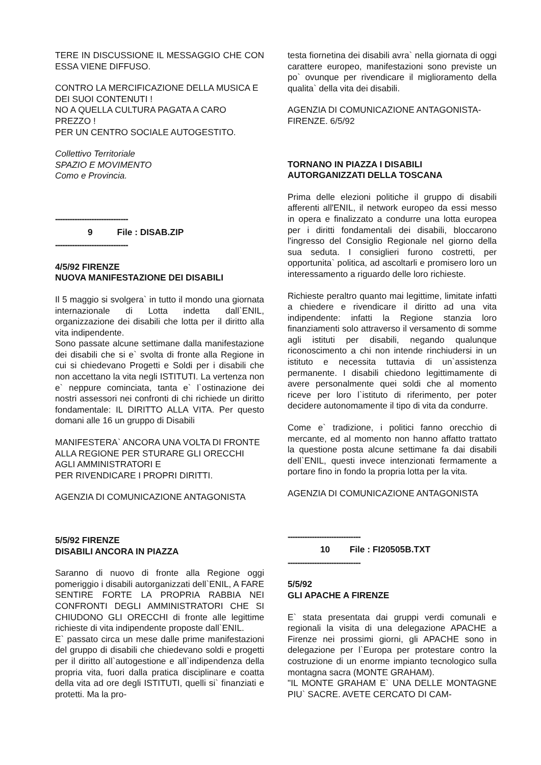TERE IN DISCUSSIONE IL MESSAGGIO CHE CON ESSA VIENE DIFFUSO.
CONTRO LA MERCIFICAZIONE DELLA MUSICA E DEI SUOI CONTENUTI !
NO A QUELLA CULTURA PAGATA A CARO PREZZO !
PER UN CENTRO SOCIALE AUTOGESTITO.
Collettivo Territoriale
SPAZIO E MOVIMENTO
Como e Provincia.
------------------------------
9 File : DISAB.ZIP
------------------------------
4/5/92 FIRENZE
NUOVA MANIFESTAZIONE DEI DISABILI
Il 5 maggio si svolgera` in tutto il mondo una giornata internazionale di Lotta indetta dall`ENIL, organizzazione dei disabili che lotta per il diritto alla vita indipendente.
Sono passate alcune settimane dalla manifestazione dei disabili che si e` svolta di fronte alla Regione in cui si chiedevano Progetti e Soldi per i disabili che non accettano la vita negli ISTITUTI. La vertenza non e` neppure cominciata, tanta e` l`ostinazione dei nostri assessori nei confronti di chi richiede un diritto fondamentale: IL DIRITTO ALLA VITA. Per questo domani alle 16 un gruppo di Disabili
MANIFESTERA` ANCORA UNA VOLTA DI FRONTE ALLA REGIONE PER STURARE GLI ORECCHI AGLI AMMINISTRATORI E
PER RIVENDICARE I PROPRI DIRITTI.
AGENZIA DI COMUNICAZIONE ANTAGONISTA
5/5/92 FIRENZE
DISABILI ANCORA IN PIAZZA
Saranno di nuovo di fronte alla Regione oggi pomeriggio i disabili autorganizzati dell`ENIL, A FARE SENTIRE FORTE LA PROPRIA RABBIA NEI CONFRONTI DEGLI AMMINISTRATORI CHE SI CHIUDONO GLI ORECCHI di fronte alle legittime richieste di vita indipendente proposte dall`ENIL.
E` passato circa un mese dalle prime manifestazioni del gruppo di disabili che chiedevano soldi e progetti per il diritto all`autogestione e all`indipendenza della propria vita, fuori dalla pratica disciplinare e coatta della vita ad ore degli ISTITUTI, quelli si` finanziati e protetti. Ma la pro-
testa fiornetina dei disabili avra` nella giornata di oggi carattere europeo, manifestazioni sono previste un po` ovunque per rivendicare il miglioramento della qualita` della vita dei disabili.
AGENZIA DI COMUNICAZIONE ANTAGONISTA-FIRENZE. 6/5/92
TORNANO IN PIAZZA I DISABILI AUTORGANIZZATI DELLA TOSCANA
Prima delle elezioni politiche il gruppo di disabili afferenti all'ENIL, il network europeo da essi messo in opera e finalizzato a condurre una lotta europea per i diritti fondamentali dei disabili, bloccarono l'ingresso del Consiglio Regionale nel giorno della sua seduta. I consiglieri furono costretti, per opportunita` politica, ad ascoltarli e promisero loro un interessamento a riguardo delle loro richieste.
Richieste peraltro quanto mai legittime, limitate infatti a chiedere e rivendicare il diritto ad una vita indipendente: infatti la Regione stanzia loro finanziamenti solo attraverso il versamento di somme agli istituti per disabili, negando qualunque riconoscimento a chi non intende rinchiudersi in un istituto e necessita tuttavia di un`assistenza permanente. I disabili chiedono legittimamente di avere personalmente quei soldi che al momento riceve per loro l`istituto di riferimento, per poter decidere autonomamente il tipo di vita da condurre.
Come e` tradizione, i politici fanno orecchio di mercante, ed al momento non hanno affatto trattato la questione posta alcune settimane fa dai disabili dell`ENIL, questi invece intenzionati fermamente a portare fino in fondo la propria lotta per la vita.
AGENZIA DI COMUNICAZIONE ANTAGONISTA
------------------------------
10 File : FI20505B.TXT
------------------------------
5/5/92
GLI APACHE A FIRENZE
E` stata presentata dai gruppi verdi comunali e regionali la visita di una delegazione APACHE a Firenze nei prossimi giorni, gli APACHE sono in delegazione per l`Europa per protestare contro la costruzione di un enorme impianto tecnologico sulla montagna sacra (MONTE GRAHAM).
"IL MONTE GRAHAM E` UNA DELLE MONTAGNE PIU` SACRE. AVETE CERCATO DI CAM-